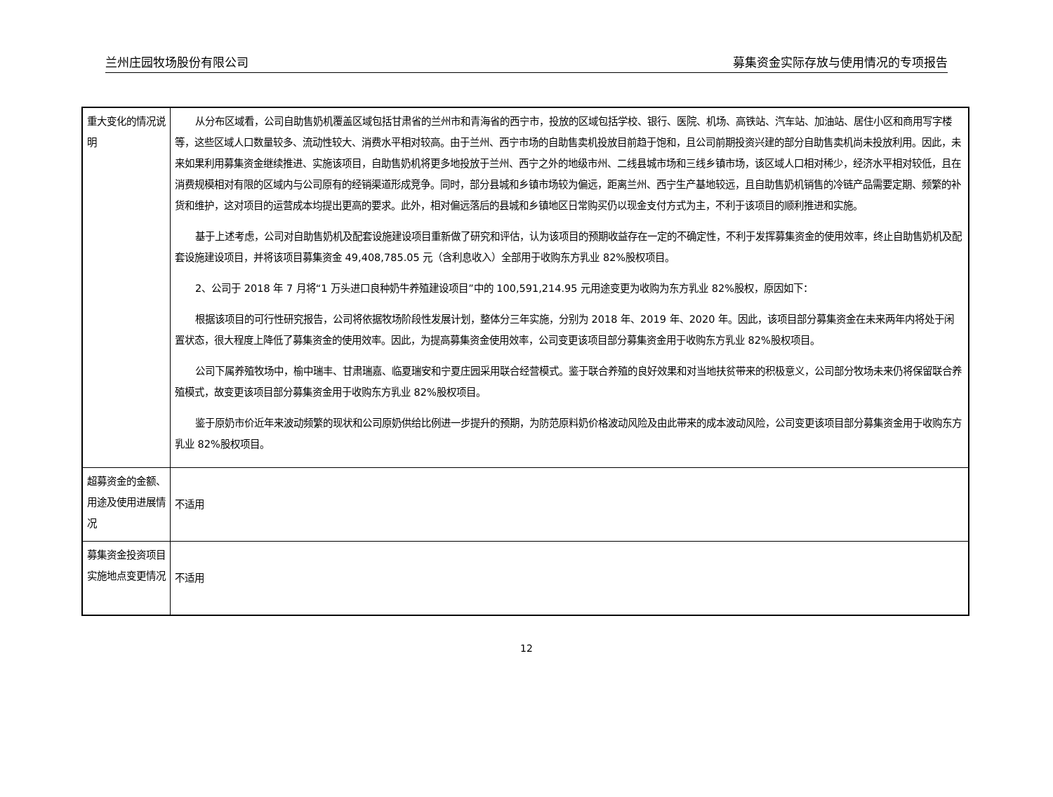兰州庄园牧场股份有限公司 募集资金实际存放与使用情况的专项报告
| 重大变化的情况说明 | 从分布区域看，公司自助售奶机覆盖区域包括甘肃省的兰州市和青海省的西宁市，投放的区域包括学校、银行、医院、机场、高铁站、汽车站、加油站、居住小区和商用写字楼等，这些区域人口数量较多、流动性较大、消费水平相对较高。由于兰州、西宁市场的自助售卖机投放目前趋于饱和，且公司前期投资兴建的部分自助售卖机尚未投放利用。因此，未来如果利用募集资金继续推进、实施该项目，自助售奶机将更多地投放于兰州、西宁之外的地级市州、二线县城市场和三线乡镇市场，该区域人口相对稀少，经济水平相对较低，且在消费规模相对有限的区域内与公司原有的经销渠道形成竞争。同时，部分县城和乡镇市场较为偏远，距离兰州、西宁生产基地较远，且自助售奶机销售的冷链产品需要定期、频繁的补货和维护，这对项目的运营成本均提出更高的要求。此外，相对偏远落后的县城和乡镇地区日常购买仍以现金支付方式为主，不利于该项目的顺利推进和实施。 基于上述考虑，公司对自助售奶机及配套设施建设项目重新做了研究和评估，认为该项目的预期收益存在一定的不确定性，不利于发挥募集资金的使用效率，终止自助售奶机及配套设施建设项目，并将该项目募集资金 49,408,785.05 元（含利息收入）全部用于收购东方乳业 82%股权项目。 2、公司于 2018 年 7 月将“1 万头进口良种奶牛养殖建设项目”中的 100,591,214.95 元用途变更为收购为东方乳业 82%股权，原因如下： 根据该项目的可行性研究报告，公司将依据牧场阶段性发展计划，整体分三年实施，分别为 2018 年、2019 年、2020 年。因此，该项目部分募集资金在未来两年内将处于闲置状态，很大程度上降低了募集资金的使用效率。因此，为提高募集资金使用效率，公司变更该项目部分募集资金用于收购东方乳业 82%股权项目。 公司下属养殖牧场中，榆中瑞丰、甘肃瑞嘉、临夏瑞安和宁夏庄园采用联合经营模式。鉴于联合养殖的良好效果和对当地扶贫带来的积极意义，公司部分牧场未来仍将保留联合养殖模式，故变更该项目部分募集资金用于收购东方乳业 82%股权项目。 鉴于原奶市价近年来波动频繁的现状和公司原奶供给比例进一步提升的预期，为防范原料奶价格波动风险及由此带来的成本波动风险，公司变更该项目部分募集资金用于收购东方乳业 82%股权项目。 |
| 超募资金的金额、用途及使用进展情况 | 不适用 |
| 募集资金投资项目实施地点变更情况 | 不适用 |
12